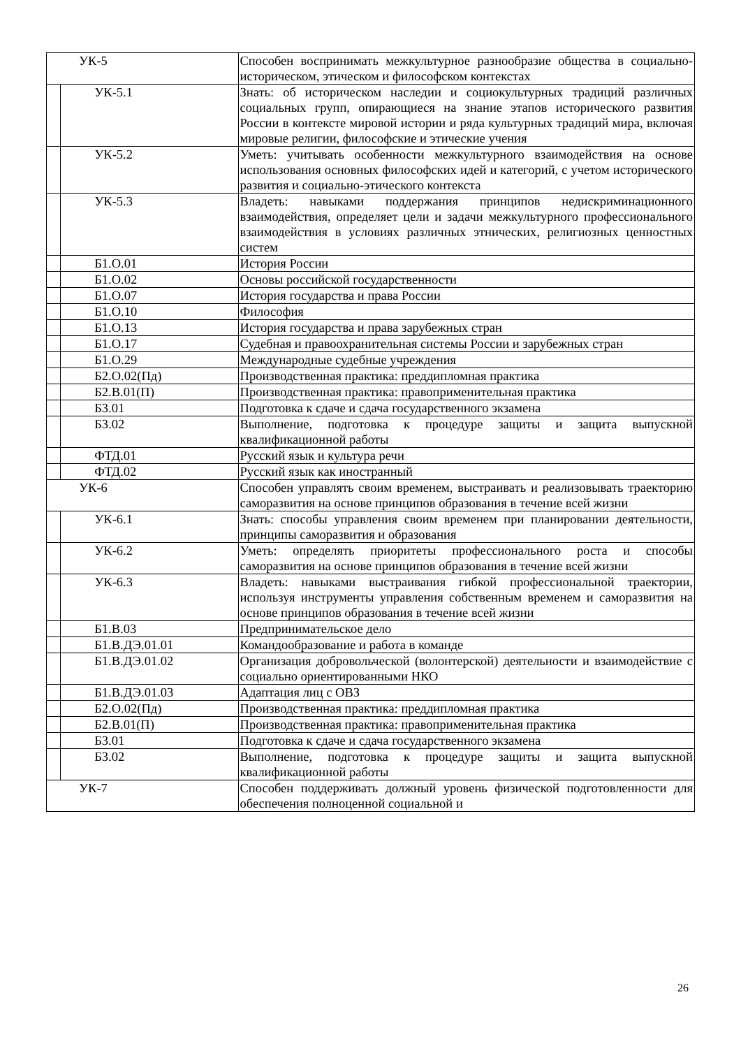| УК-5 | | Способен воспринимать межкультурное разнообразие общества в социально-историческом, этическом и философском контекстах |
| | УК-5.1 | Знать: об историческом наследии и социокультурных традиций различных социальных групп, опирающиеся на знание этапов исторического развития России в контексте мировой истории и ряда культурных традиций мира, включая мировые религии, философские и этические учения |
| | УК-5.2 | Уметь: учитывать особенности межкультурного взаимодействия на основе использования основных философских идей и категорий, с учетом исторического развития и социально-этического контекста |
| | УК-5.3 | Владеть: навыками поддержания принципов недискриминационного взаимодействия, определяет цели и задачи межкультурного профессионального взаимодействия в условиях различных этнических, религиозных ценностных систем |
| | Б1.О.01 | История России |
| | Б1.О.02 | Основы российской государственности |
| | Б1.О.07 | История государства и права России |
| | Б1.О.10 | Философия |
| | Б1.О.13 | История государства и права зарубежных стран |
| | Б1.О.17 | Судебная и правоохранительная системы России и зарубежных стран |
| | Б1.О.29 | Международные судебные учреждения |
| | Б2.О.02(Пд) | Производственная практика: преддипломная практика |
| | Б2.В.01(П) | Производственная практика: правоприменительная практика |
| | Б3.01 | Подготовка к сдаче и сдача государственного экзамена |
| | Б3.02 | Выполнение, подготовка к процедуре защиты и защита выпускной квалификационной работы |
| | ФТД.01 | Русский язык и культура речи |
| | ФТД.02 | Русский язык как иностранный |
| УК-6 | | Способен управлять своим временем, выстраивать и реализовывать траекторию саморазвития на основе принципов образования в течение всей жизни |
| | УК-6.1 | Знать: способы управления своим временем при планировании деятельности, принципы саморазвития и образования |
| | УК-6.2 | Уметь: определять приоритеты профессионального роста и способы саморазвития на основе принципов образования в течение всей жизни |
| | УК-6.3 | Владеть: навыками выстраивания гибкой профессиональной траектории, используя инструменты управления собственным временем и саморазвития на основе принципов образования в течение всей жизни |
| | Б1.В.03 | Предпринимательское дело |
| | Б1.В.ДЭ.01.01 | Командообразование и работа в команде |
| | Б1.В.ДЭ.01.02 | Организация добровольческой (волонтерской) деятельности и взаимодействие с социально ориентированными НКО |
| | Б1.В.ДЭ.01.03 | Адаптация лиц с ОВЗ |
| | Б2.О.02(Пд) | Производственная практика: преддипломная практика |
| | Б2.В.01(П) | Производственная практика: правоприменительная практика |
| | Б3.01 | Подготовка к сдаче и сдача государственного экзамена |
| | Б3.02 | Выполнение, подготовка к процедуре защиты и защита выпускной квалификационной работы |
| УК-7 | | Способен поддерживать должный уровень физической подготовленности для обеспечения полноценной социальной и |
26